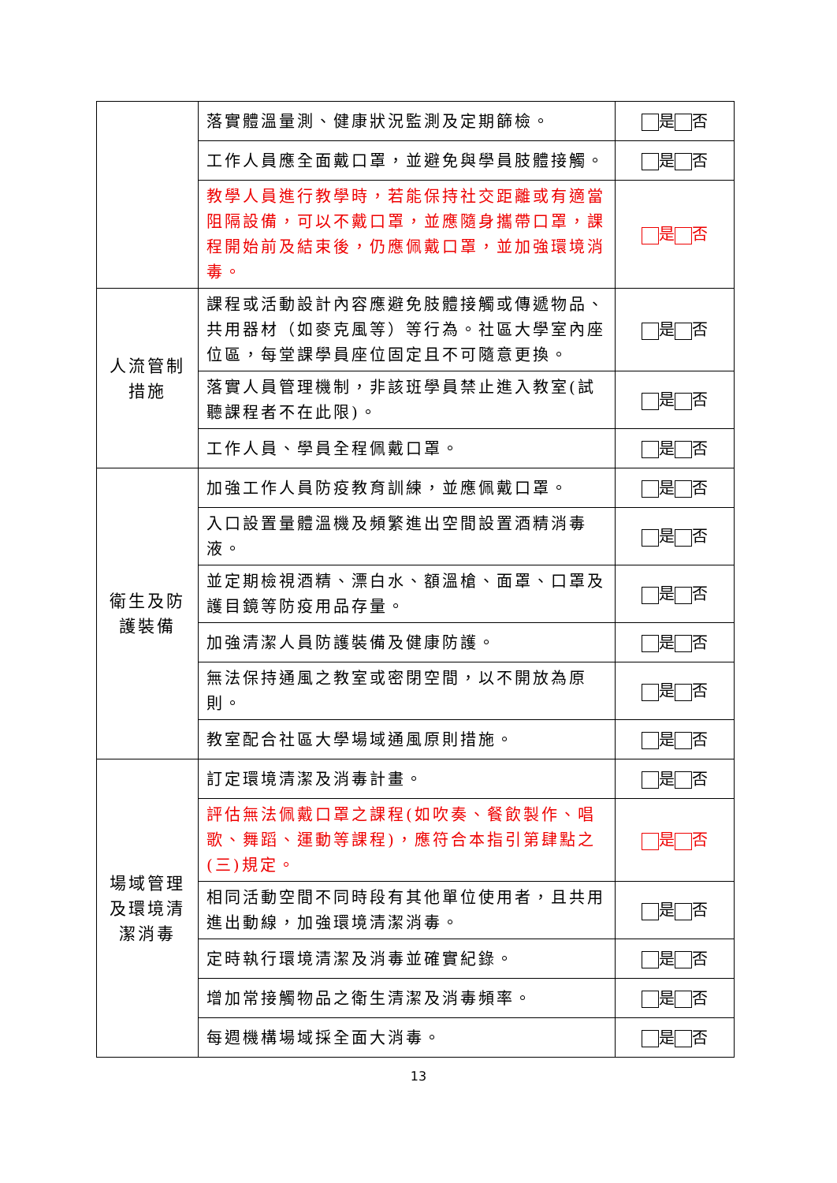| | 落實體溫量測、健康狀況監測及定期篩檢。 | 是 否 |
| | 工作人員應全面戴口罩，並避免與學員肢體接觸。 | 是 否 |
| | 教學人員進行教學時，若能保持社交距離或有適當阻隔設備，可以不戴口罩，並應隨身攜帶口罩，課程開始前及結束後，仍應佩戴口罩，並加強環境消毒。 | 是 否 |
| 人流管制措施 | 課程或活動設計內容應避免肢體接觸或傳遞物品、共用器材（如麥克風等）等行為。社區大學室內座位區，每堂課學員座位固定且不可隨意更換。 | 是 否 |
| | 落實人員管理機制，非該班學員禁止進入教室(試聽課程者不在此限)。 | 是 否 |
| | 工作人員、學員全程佩戴口罩。 | 是 否 |
| 衛生及防護裝備 | 加強工作人員防疫教育訓練，並應佩戴口罩。 | 是 否 |
| | 入口設置量體溫機及頻繁進出空間設置酒精消毒液。 | 是 否 |
| | 並定期檢視酒精、漂白水、額溫槍、面罩、口罩及護目鏡等防疫用品存量。 | 是 否 |
| | 加強清潔人員防護裝備及健康防護。 | 是 否 |
| | 無法保持通風之教室或密閉空間，以不開放為原則。 | 是 否 |
| | 教室配合社區大學場域通風原則措施。 | 是 否 |
| 場域管理及環境清潔消毒 | 訂定環境清潔及消毒計畫。 | 是 否 |
| | 評估無法佩戴口罩之課程(如吹奏、餐飲製作、唱歌、舞蹈、運動等課程)，應符合本指引第肆點之(三)規定。 | 是 否 |
| | 相同活動空間不同時段有其他單位使用者，且共用進出動線，加強環境清潔消毒。 | 是 否 |
| | 定時執行環境清潔及消毒並確實紀錄。 | 是 否 |
| | 增加常接觸物品之衛生清潔及消毒頻率。 | 是 否 |
| | 每週機構場域採全面大消毒。 | 是 否 |
13